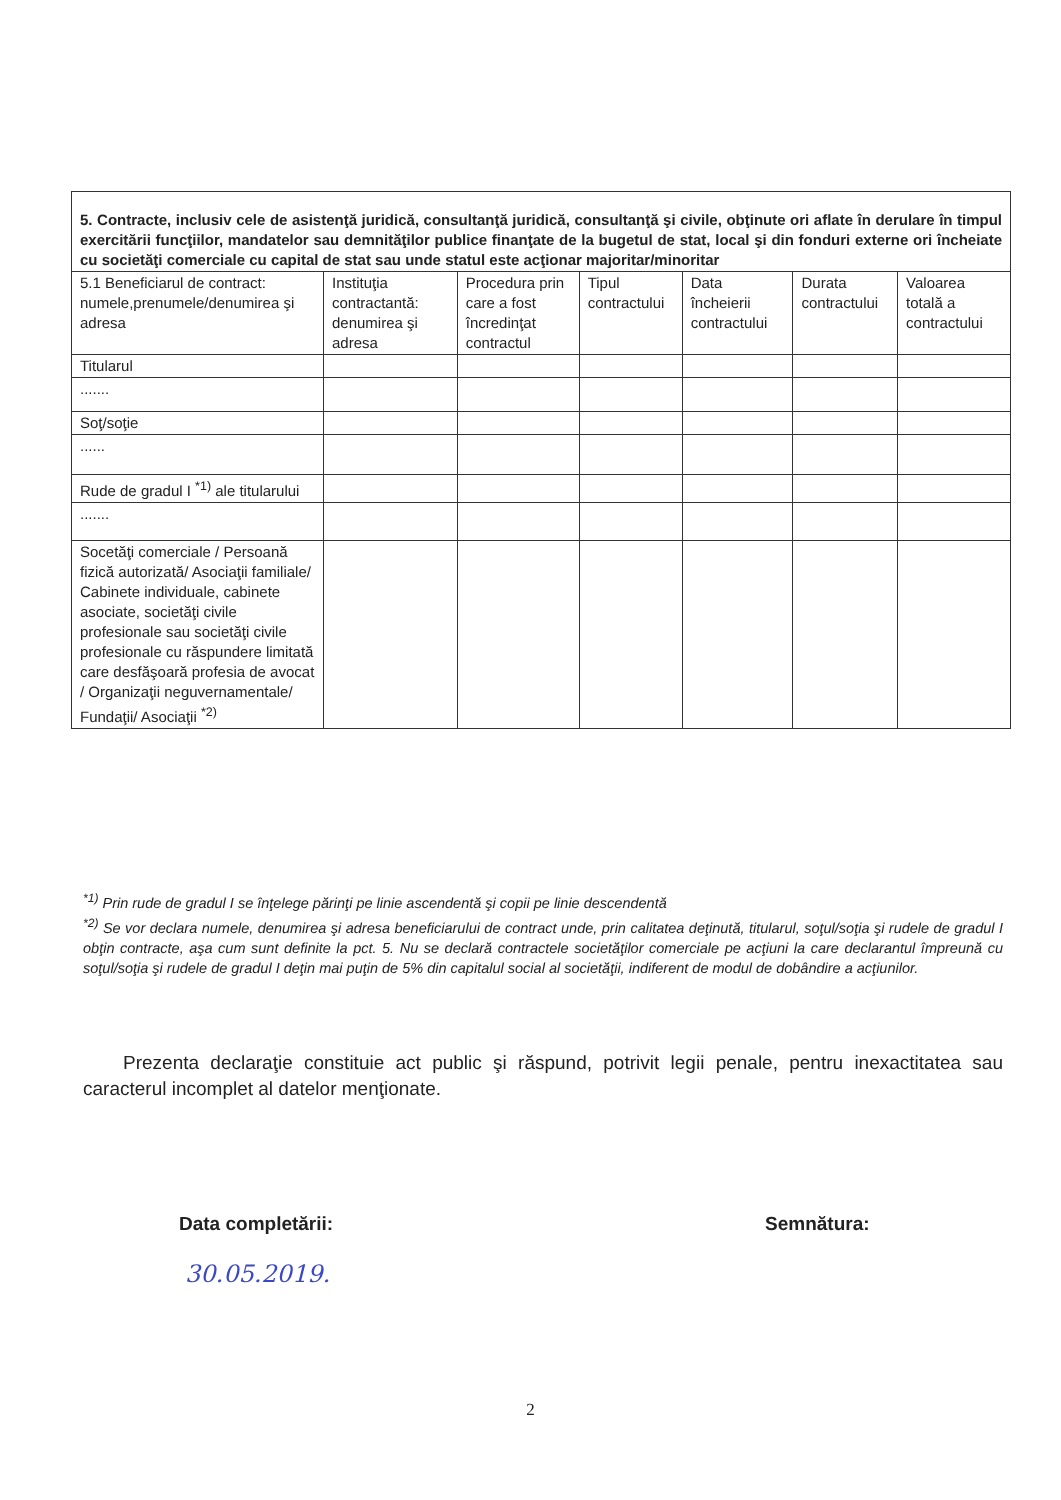| 5. Contracte, inclusiv cele de asistenţă juridică, consultanţă juridică, consultanţă şi civile, obţinute ori aflate în derulare în timpul exercitării funcţiilor, mandatelor sau demnităţilor publice finanţate de la bugetul de stat, local şi din fonduri externe ori încheiate cu societăţi comerciale cu capital de stat sau unde statul este acţionar majoritar/minoritar | | | | | | |
| 5.1 Beneficiarul de contract: numele,prenumele/denumirea şi adresa | Instituţia contractantă: denumirea şi adresa | Procedura prin care a fost încredinţat contractul | Tipul contractului | Data încheierii contractului | Durata contractului | Valoarea totală a contractului |
| Titularul | | | | | | |
| ....... | | | | | | |
| Soţ/soţie | | | | | | |
| ...... | | | | | | |
| Rude de gradul I <sup>*1)</sup> ale titularului | | | | | | |
| ....... | | | | | | |
| Socetăţi comerciale / Persoană fizică autorizată/ Asociaţii familiale/ Cabinete individuale, cabinete asociate, societăţi civile profesionale sau societăţi civile profesionale cu răspundere limitată care desfăşoară profesia de avocat / Organizaţii neguvernamentale/ Fundaţii/ Asociaţii <sup>*2)</sup> | | | | | | |
<sup>*1)</sup> Prin rude de gradul I se înţelege părinţi pe linie ascendentă şi copii pe linie descendentă
<sup>*2)</sup> Se vor declara numele, denumirea şi adresa beneficiarului de contract unde, prin calitatea deţinută, titularul, soţul/soţia şi rudele de gradul I obţin contracte, aşa cum sunt definite la pct. 5. Nu se declară contractele societăţilor comerciale pe acţiuni la care declarantul împreună cu soţul/soţia şi rudele de gradul I deţin mai puţin de 5% din capitalul social al societăţii, indiferent de modul de dobândire a acţiunilor.
Prezenta declaraţie constituie act public şi răspund, potrivit legii penale, pentru inexactitatea sau caracterul incomplet al datelor menţionate.
Data completării: Semnătura:
30.05.2019.
2